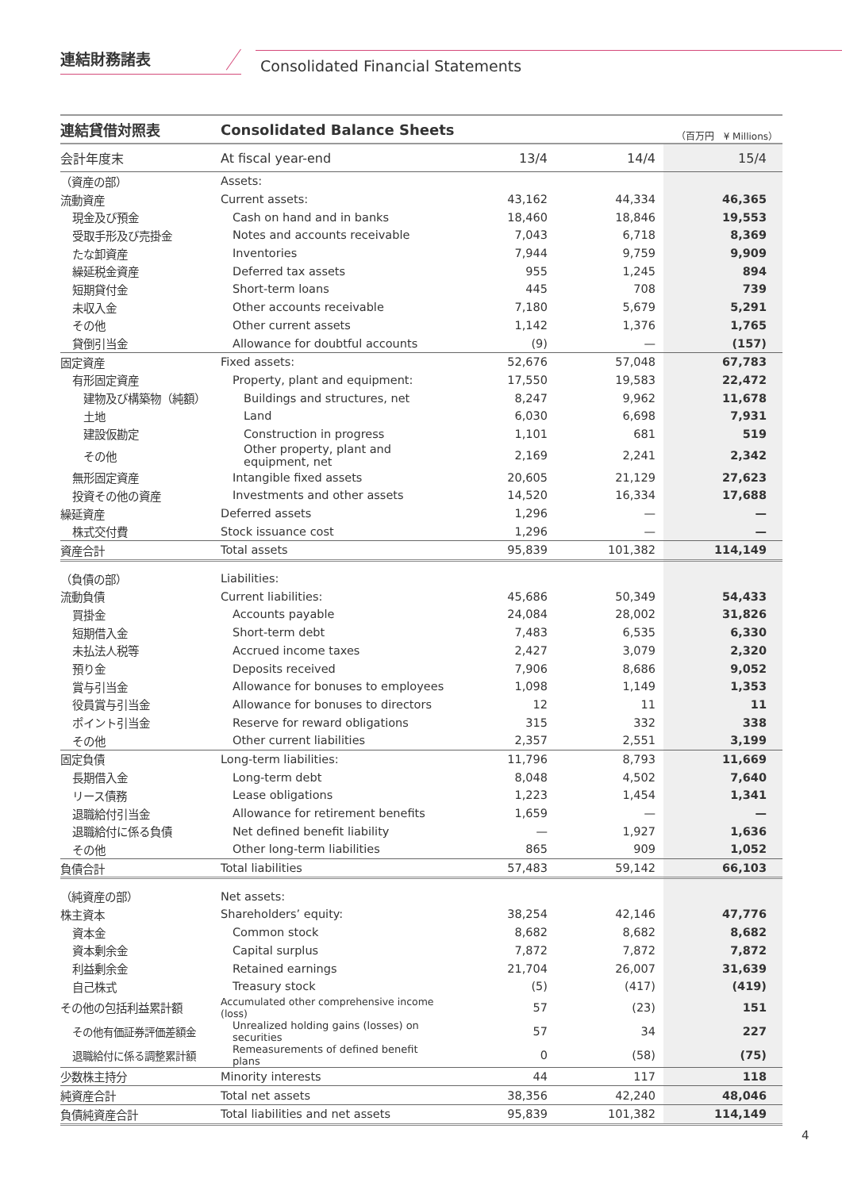連結財務諸表
Consolidated Financial Statements
| 連結貸借対照表 | Consolidated Balance Sheets | | | （百万円 ¥ Millions） |
| 会計年度末 | At fiscal year-end | 13/4 | 14/4 | 15/4 |
| （資産の部） | Assets: | | | |
| 流動資産 | Current assets: | 43,162 | 44,334 | 46,365 |
| 現金及び預金 | Cash on hand and in banks | 18,460 | 18,846 | 19,553 |
| 受取手形及び売掛金 | Notes and accounts receivable | 7,043 | 6,718 | 8,369 |
| たな卸資産 | Inventories | 7,944 | 9,759 | 9,909 |
| 繰延税金資産 | Deferred tax assets | 955 | 1,245 | 894 |
| 短期貸付金 | Short-term loans | 445 | 708 | 739 |
| 未収入金 | Other accounts receivable | 7,180 | 5,679 | 5,291 |
| その他 | Other current assets | 1,142 | 1,376 | 1,765 |
| 貸倒引当金 | Allowance for doubtful accounts | (9) | — | (157) |
| 固定資産 | Fixed assets: | 52,676 | 57,048 | 67,783 |
| 有形固定資産 | Property, plant and equipment: | 17,550 | 19,583 | 22,472 |
| 建物及び構築物（純額） | Buildings and structures, net | 8,247 | 9,962 | 11,678 |
| 土地 | Land | 6,030 | 6,698 | 7,931 |
| 建設仮勘定 | Construction in progress | 1,101 | 681 | 519 |
| その他 | Other property, plant and equipment, net | 2,169 | 2,241 | 2,342 |
| 無形固定資産 | Intangible fixed assets | 20,605 | 21,129 | 27,623 |
| 投資その他の資産 | Investments and other assets | 14,520 | 16,334 | 17,688 |
| 繰延資産 | Deferred assets | 1,296 | — | — |
| 株式交付費 | Stock issuance cost | 1,296 | — | — |
| 資産合計 | Total assets | 95,839 | 101,382 | 114,149 |
| （負債の部） | Liabilities: | | | |
| 流動負債 | Current liabilities: | 45,686 | 50,349 | 54,433 |
| 買掛金 | Accounts payable | 24,084 | 28,002 | 31,826 |
| 短期借入金 | Short-term debt | 7,483 | 6,535 | 6,330 |
| 未払法人税等 | Accrued income taxes | 2,427 | 3,079 | 2,320 |
| 預り金 | Deposits received | 7,906 | 8,686 | 9,052 |
| 賞与引当金 | Allowance for bonuses to employees | 1,098 | 1,149 | 1,353 |
| 役員賞与引当金 | Allowance for bonuses to directors | 12 | 11 | 11 |
| ポイント引当金 | Reserve for reward obligations | 315 | 332 | 338 |
| その他 | Other current liabilities | 2,357 | 2,551 | 3,199 |
| 固定負債 | Long-term liabilities: | 11,796 | 8,793 | 11,669 |
| 長期借入金 | Long-term debt | 8,048 | 4,502 | 7,640 |
| リース債務 | Lease obligations | 1,223 | 1,454 | 1,341 |
| 退職給付引当金 | Allowance for retirement benefits | 1,659 | — | — |
| 退職給付に係る負債 | Net defined benefit liability | — | 1,927 | 1,636 |
| その他 | Other long-term liabilities | 865 | 909 | 1,052 |
| 負債合計 | Total liabilities | 57,483 | 59,142 | 66,103 |
| （純資産の部） | Net assets: | | | |
| 株主資本 | Shareholders’ equity: | 38,254 | 42,146 | 47,776 |
| 資本金 | Common stock | 8,682 | 8,682 | 8,682 |
| 資本剰余金 | Capital surplus | 7,872 | 7,872 | 7,872 |
| 利益剰余金 | Retained earnings | 21,704 | 26,007 | 31,639 |
| 自己株式 | Treasury stock | (5) | (417) | (419) |
| その他の包括利益累計額 | Accumulated other comprehensive income (loss) | 57 | (23) | 151 |
| その他有価証券評価差額金 | Unrealized holding gains (losses) on securities | 57 | 34 | 227 |
| 退職給付に係る調整累計額 | Remeasurements of defined benefit plans | 0 | (58) | (75) |
| 少数株主持分 | Minority interests | 44 | 117 | 118 |
| 純資産合計 | Total net assets | 38,356 | 42,240 | 48,046 |
| 負債純資産合計 | Total liabilities and net assets | 95,839 | 101,382 | 114,149 |
4